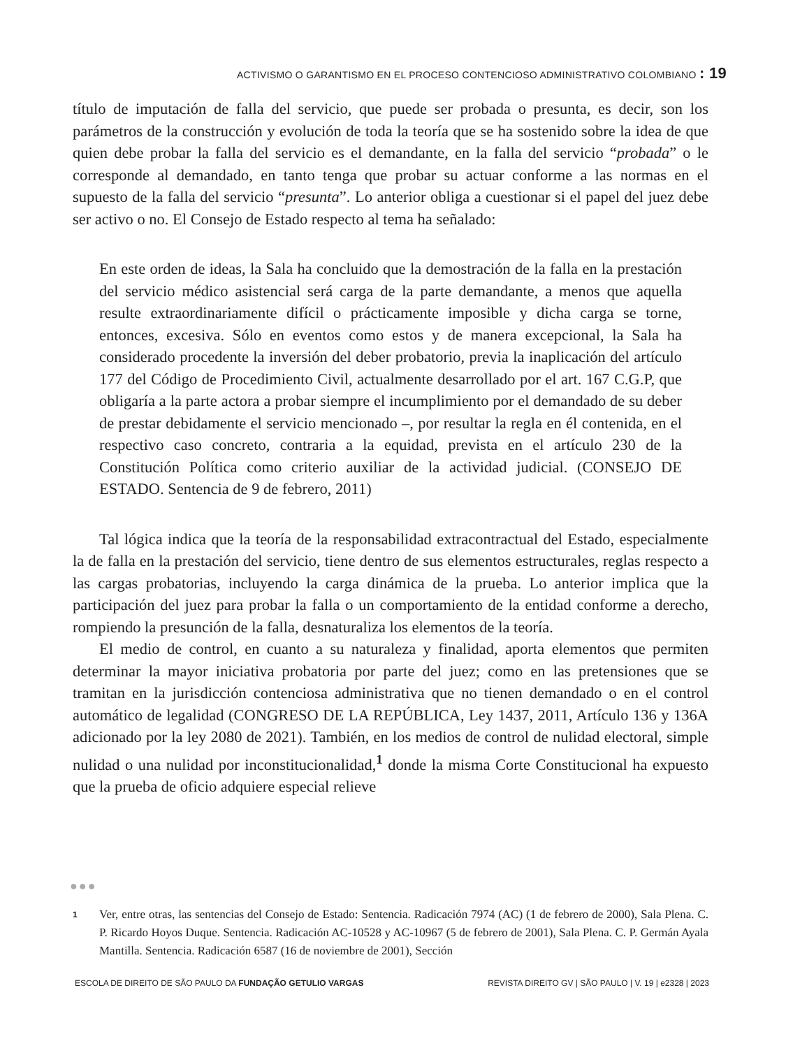ACTIVISMO O GARANTISMO EN EL PROCESO CONTENCIOSO ADMINISTRATIVO COLOMBIANO : 19
título de imputación de falla del servicio, que puede ser probada o presunta, es decir, son los parámetros de la construcción y evolución de toda la teoría que se ha sostenido sobre la idea de que quien debe probar la falla del servicio es el demandante, en la falla del servicio “probada” o le corresponde al demandado, en tanto tenga que probar su actuar conforme a las normas en el supuesto de la falla del servicio “presunta”. Lo anterior obliga a cuestionar si el papel del juez debe ser activo o no. El Consejo de Estado respecto al tema ha señalado:
En este orden de ideas, la Sala ha concluido que la demostración de la falla en la prestación del servicio médico asistencial será carga de la parte demandante, a menos que aquella resulte extraordinariamente difícil o prácticamente imposible y dicha carga se torne, entonces, excesiva. Sólo en eventos como estos y de manera excepcional, la Sala ha considerado procedente la inversión del deber probatorio, previa la inaplicación del artículo 177 del Código de Procedimiento Civil, actualmente desarrollado por el art. 167 C.G.P, que obligaría a la parte actora a probar siempre el incumplimiento por el demandado de su deber de prestar debidamente el servicio mencionado –, por resultar la regla en él contenida, en el respectivo caso concreto, contraria a la equidad, prevista en el artículo 230 de la Constitución Política como criterio auxiliar de la actividad judicial. (CONSEJO DE ESTADO. Sentencia de 9 de febrero, 2011)
Tal lógica indica que la teoría de la responsabilidad extracontractual del Estado, especialmente la de falla en la prestación del servicio, tiene dentro de sus elementos estructurales, reglas respecto a las cargas probatorias, incluyendo la carga dinámica de la prueba. Lo anterior implica que la participación del juez para probar la falla o un comportamiento de la entidad conforme a derecho, rompiendo la presunción de la falla, desnaturaliza los elementos de la teoría.
El medio de control, en cuanto a su naturaleza y finalidad, aporta elementos que permiten determinar la mayor iniciativa probatoria por parte del juez; como en las pretensiones que se tramitan en la jurisdicción contenciosa administrativa que no tienen demandado o en el control automático de legalidad (CONGRESO DE LA REPÚBLICA, Ley 1437, 2011, Artículo 136 y 136A adicionado por la ley 2080 de 2021). También, en los medios de control de nulidad electoral, simple nulidad o una nulidad por inconstitucionalidad,<sup>1</sup> donde la misma Corte Constitucional ha expuesto que la prueba de oficio adquiere especial relieve
●●●
1 Ver, entre otras, las sentencias del Consejo de Estado: Sentencia. Radicación 7974 (AC) (1 de febrero de 2000), Sala Plena. C. P. Ricardo Hoyos Duque. Sentencia. Radicación AC-10528 y AC-10967 (5 de febrero de 2001), Sala Plena. C. P. Germán Ayala Mantilla. Sentencia. Radicación 6587 (16 de noviembre de 2001), Sección
ESCOLA DE DIREITO DE SÃO PAULO DA FUNDAÇÃO GETULIO VARGAS REVISTA DIREITO GV | SÃO PAULO | V. 19 | e2328 | 2023